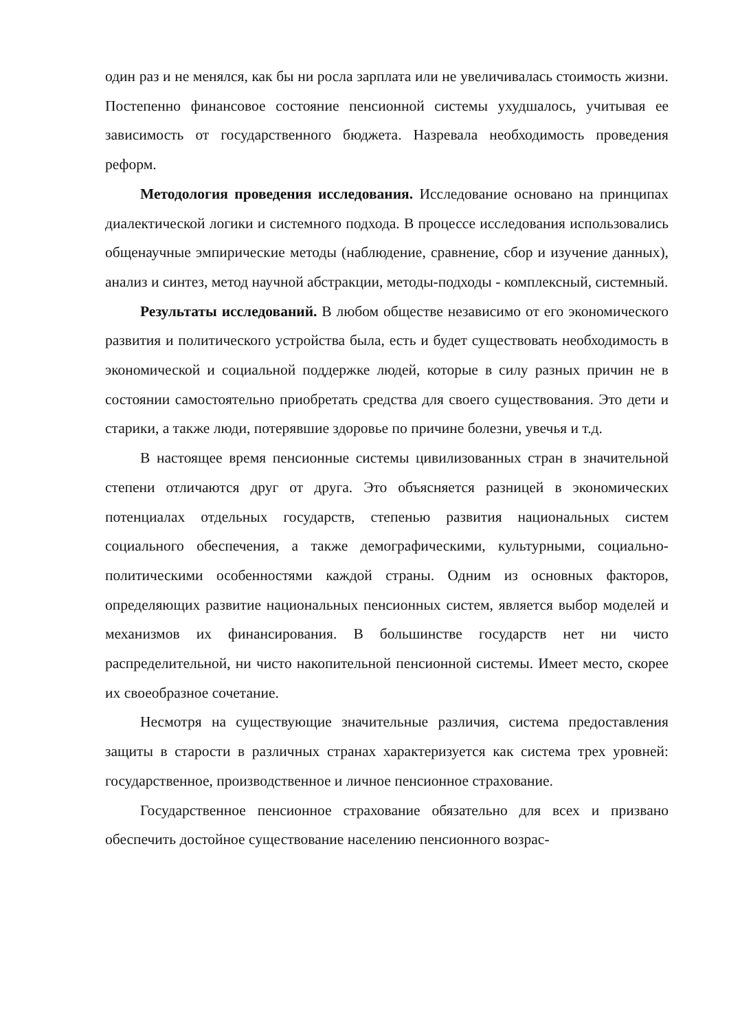один раз и не менялся, как бы ни росла зарплата или не увеличивалась стоимость жизни. Постепенно финансовое состояние пенсионной системы ухудшалось, учитывая ее зависимость от государственного бюджета. Назревала необходимость проведения реформ.
Методология проведения исследования. Исследование основано на принципах диалектической логики и системного подхода. В процессе исследования использовались общенаучные эмпирические методы (наблюдение, сравнение, сбор и изучение данных), анализ и синтез, метод научной абстракции, методы-подходы - комплексный, системный.
Результаты исследований. В любом обществе независимо от его экономического развития и политического устройства была, есть и будет существовать необходимость в экономической и социальной поддержке людей, которые в силу разных причин не в состоянии самостоятельно приобретать средства для своего существования. Это дети и старики, а также люди, потерявшие здоровье по причине болезни, увечья и т.д.
В настоящее время пенсионные системы цивилизованных стран в значительной степени отличаются друг от друга. Это объясняется разницей в экономических потенциалах отдельных государств, степенью развития национальных систем социального обеспечения, а также демографическими, культурными, социально-политическими особенностями каждой страны. Одним из основных факторов, определяющих развитие национальных пенсионных систем, является выбор моделей и механизмов их финансирования. В большинстве государств нет ни чисто распределительной, ни чисто накопительной пенсионной системы. Имеет место, скорее их своеобразное сочетание.
Несмотря на существующие значительные различия, система предоставления защиты в старости в различных странах характеризуется как система трех уровней: государственное, производственное и личное пенсионное страхование.
Государственное пенсионное страхование обязательно для всех и призвано обеспечить достойное существование населению пенсионного возрас-